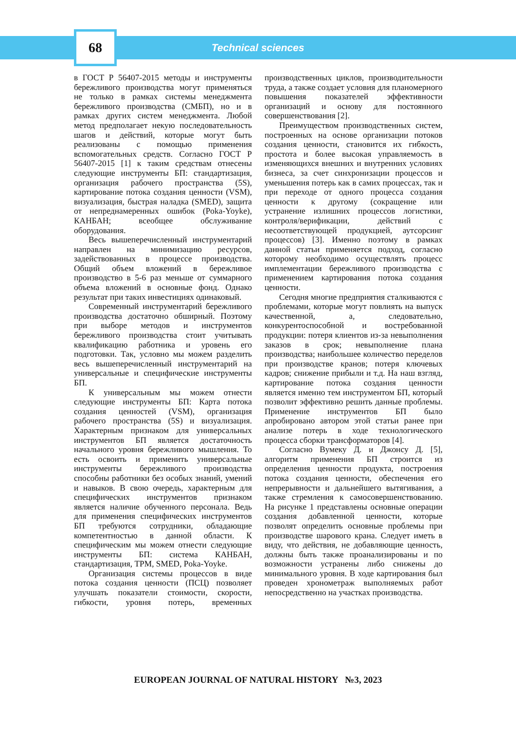68
Technical sciences
в ГОСТ Р 56407-2015 методы и инструменты бережливого производства могут применяться не только в рамках системы менеджмента бережливого производства (СМБП), но и в рамках других систем менеджмента. Любой метод предполагает некую последовательность шагов и действий, которые могут быть реализованы с помощью применения вспомогательных средств. Согласно ГОСТ Р 56407-2015 [1] к таким средствам отнесены следующие инструменты БП: стандартизация, организация рабочего пространства (5S), картирование потока создания ценности (VSM), визуализация, быстрая наладка (SMED), защита от непреднамеренных ошибок (Poka-Yoyke), КАНБАН; всеобщее обслуживание оборудования.
Весь вышеперечисленный инструментарий направлен на минимизацию ресурсов, задействованных в процессе производства. Общий объем вложений в бережливое производство в 5-6 раз меньше от суммарного объема вложений в основные фонд. Однако результат при таких инвестициях одинаковый.
Современный инструментарий бережливого производства достаточно обширный. Поэтому при выборе методов и инструментов бережливого производства стоит учитывать квалификацию работника и уровень его подготовки. Так, условно мы можем разделить весь вышеперечисленный инструментарий на универсальные и специфические инструменты БП.
К универсальным мы можем отнести следующие инструменты БП: Карта потока создания ценностей (VSM), организация рабочего пространства (5S) и визуализация. Характерным признаком для универсальных инструментов БП является достаточность начального уровня бережливого мышления. То есть освоить и применить универсальные инструменты бережливого производства способны работники без особых знаний, умений и навыков. В свою очередь, характерным для специфических инструментов признаком является наличие обученного персонала. Ведь для применения специфических инструментов БП требуются сотрудники, обладающие компетентностью в данной области. К специфическим мы можем отнести следующие инструменты БП: система КАНБАН, стандартизация, TPM, SMED, Poka-Yoyke.
Организация системы процессов в виде потока создания ценности (ПСЦ) позволяет улучшать показатели стоимости, скорости, гибкости, уровня потерь, временных производственных циклов, производительности труда, а также создает условия для планомерного повышения показателей эффективности организаций и основу для постоянного совершенствования [2].
Преимуществом производственных систем, построенных на основе организации потоков создания ценности, становится их гибкость, простота и более высокая управляемость в изменяющихся внешних и внутренних условиях бизнеса, за счет синхронизации процессов и уменьшения потерь как в самих процессах, так и при переходе от одного процесса создания ценности к другому (сокращение или устранение излишних процессов логистики, контроля/верификации, действий с несоответствующей продукцией, аутсорсинг процессов) [3]. Именно поэтому в рамках данной статьи применяется подход, согласно которому необходимо осуществлять процесс имплементации бережливого производства с применением картирования потока создания ценности.
Сегодня многие предприятия сталкиваются с проблемами, которые могут повлиять на выпуск качественной, а, следовательно, конкурентоспособной и востребованной продукции: потеря клиентов из-за невыполнения заказов в срок; невыполнение плана производства; наибольшее количество переделов при производстве кранов; потеря ключевых кадров; снижение прибыли и т.д. На наш взгляд, картирование потока создания ценности является именно тем инструментом БП, который позволит эффективно решить данные проблемы. Применение инструментов БП было апробировано автором этой статьи ранее при анализе потерь в ходе технологического процесса сборки трансформаторов [4].
Согласно Вумеку Д. и Джонсу Д. [5], алгоритм применения БП строится из определения ценности продукта, построения потока создания ценности, обеспечения его непрерывности и дальнейшего вытягивания, а также стремления к самосовершенствованию. На рисунке 1 представлены основные операции создания добавленной ценности, которые позволят определить основные проблемы при производстве шарового крана. Следует иметь в виду, что действия, не добавляющие ценность, должны быть также проанализированы и по возможности устранены либо снижены до минимального уровня. В ходе картирования был проведен хронометраж выполняемых работ непосредственно на участках производства.
EUROPEAN JOURNAL OF NATURAL HISTORY №3, 2023